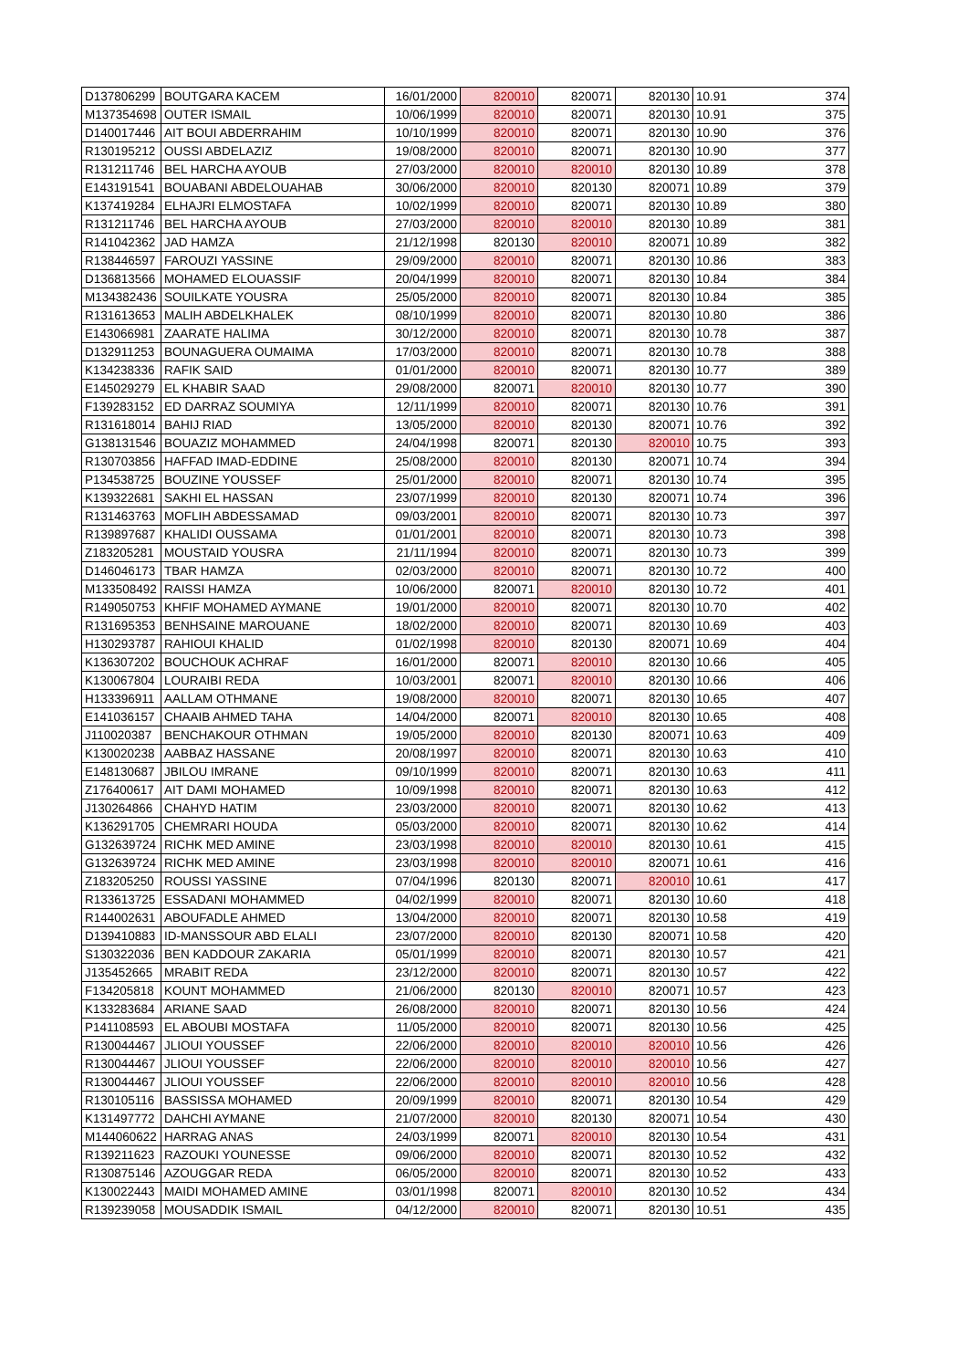| D137806299 | BOUTGARA KACEM | 16/01/2000 | 820010 | 820071 | 820130 | 10.91 | 374 |
| M137354698 | OUTER ISMAIL | 10/06/1999 | 820010 | 820071 | 820130 | 10.91 | 375 |
| D140017446 | AIT BOUI ABDERRAHIM | 10/10/1999 | 820010 | 820071 | 820130 | 10.90 | 376 |
| R130195212 | OUSSI ABDELAZIZ | 19/08/2000 | 820010 | 820071 | 820130 | 10.90 | 377 |
| R131211746 | BEL HARCHA AYOUB | 27/03/2000 | 820010 | 820010 | 820130 | 10.89 | 378 |
| E143191541 | BOUABANI ABDELOUAHAB | 30/06/2000 | 820010 | 820130 | 820071 | 10.89 | 379 |
| K137419284 | ELHAJRI ELMOSTAFA | 10/02/1999 | 820010 | 820071 | 820130 | 10.89 | 380 |
| R131211746 | BEL HARCHA AYOUB | 27/03/2000 | 820010 | 820010 | 820130 | 10.89 | 381 |
| R141042362 | JAD HAMZA | 21/12/1998 | 820130 | 820010 | 820071 | 10.89 | 382 |
| R138446597 | FAROUZI YASSINE | 29/09/2000 | 820010 | 820071 | 820130 | 10.86 | 383 |
| D136813566 | MOHAMED ELOUASSIF | 20/04/1999 | 820010 | 820071 | 820130 | 10.84 | 384 |
| M134382436 | SOUILKATE YOUSRA | 25/05/2000 | 820010 | 820071 | 820130 | 10.84 | 385 |
| R131613653 | MALIH ABDELKHALEK | 08/10/1999 | 820010 | 820071 | 820130 | 10.80 | 386 |
| E143066981 | ZAARATE HALIMA | 30/12/2000 | 820010 | 820071 | 820130 | 10.78 | 387 |
| D132911253 | BOUNAGUERA OUMAIMA | 17/03/2000 | 820010 | 820071 | 820130 | 10.78 | 388 |
| K134238336 | RAFIK SAID | 01/01/2000 | 820010 | 820071 | 820130 | 10.77 | 389 |
| E145029279 | EL KHABIR SAAD | 29/08/2000 | 820071 | 820010 | 820130 | 10.77 | 390 |
| F139283152 | ED DARRAZ SOUMIYA | 12/11/1999 | 820010 | 820071 | 820130 | 10.76 | 391 |
| R131618014 | BAHIJ RIAD | 13/05/2000 | 820010 | 820130 | 820071 | 10.76 | 392 |
| G138131546 | BOUAZIZ MOHAMMED | 24/04/1998 | 820071 | 820130 | 820010 | 10.75 | 393 |
| R130703856 | HAFFAD IMAD-EDDINE | 25/08/2000 | 820010 | 820130 | 820071 | 10.74 | 394 |
| P134538725 | BOUZINE YOUSSEF | 25/01/2000 | 820010 | 820071 | 820130 | 10.74 | 395 |
| K139322681 | SAKHI EL HASSAN | 23/07/1999 | 820010 | 820130 | 820071 | 10.74 | 396 |
| R131463763 | MOFLIH ABDESSAMAD | 09/03/2001 | 820010 | 820071 | 820130 | 10.73 | 397 |
| R139897687 | KHALIDI OUSSAMA | 01/01/2001 | 820010 | 820071 | 820130 | 10.73 | 398 |
| Z183205281 | MOUSTAID YOUSRA | 21/11/1994 | 820010 | 820071 | 820130 | 10.73 | 399 |
| D146046173 | TBAR HAMZA | 02/03/2000 | 820010 | 820071 | 820130 | 10.72 | 400 |
| M133508492 | RAISSI HAMZA | 10/06/2000 | 820071 | 820010 | 820130 | 10.72 | 401 |
| R149050753 | KHFIF MOHAMED AYMANE | 19/01/2000 | 820010 | 820071 | 820130 | 10.70 | 402 |
| R131695353 | BENHSAINE MAROUANE | 18/02/2000 | 820010 | 820071 | 820130 | 10.69 | 403 |
| H130293787 | RAHIOUI KHALID | 01/02/1998 | 820010 | 820130 | 820071 | 10.69 | 404 |
| K136307202 | BOUCHOUK ACHRAF | 16/01/2000 | 820071 | 820010 | 820130 | 10.66 | 405 |
| K130067804 | LOURAIBI REDA | 10/03/2001 | 820071 | 820010 | 820130 | 10.66 | 406 |
| H133396911 | AALLAM OTHMANE | 19/08/2000 | 820010 | 820071 | 820130 | 10.65 | 407 |
| E141036157 | CHAAIB AHMED TAHA | 14/04/2000 | 820071 | 820010 | 820130 | 10.65 | 408 |
| J110020387 | BENCHAKOUR OTHMAN | 19/05/2000 | 820010 | 820130 | 820071 | 10.63 | 409 |
| K130020238 | AABBAZ HASSANE | 20/08/1997 | 820010 | 820071 | 820130 | 10.63 | 410 |
| E148130687 | JBILOU IMRANE | 09/10/1999 | 820010 | 820071 | 820130 | 10.63 | 411 |
| Z176400617 | AIT DAMI MOHAMED | 10/09/1998 | 820010 | 820071 | 820130 | 10.63 | 412 |
| J130264866 | CHAHYD HATIM | 23/03/2000 | 820010 | 820071 | 820130 | 10.62 | 413 |
| K136291705 | CHEMRARI HOUDA | 05/03/2000 | 820010 | 820071 | 820130 | 10.62 | 414 |
| G132639724 | RICHK MED AMINE | 23/03/1998 | 820010 | 820010 | 820130 | 10.61 | 415 |
| G132639724 | RICHK MED AMINE | 23/03/1998 | 820010 | 820010 | 820071 | 10.61 | 416 |
| Z183205250 | ROUSSI YASSINE | 07/04/1996 | 820130 | 820071 | 820010 | 10.61 | 417 |
| R133613725 | ESSADANI MOHAMMED | 04/02/1999 | 820010 | 820071 | 820130 | 10.60 | 418 |
| R144002631 | ABOUFADLE AHMED | 13/04/2000 | 820010 | 820071 | 820130 | 10.58 | 419 |
| D139410883 | ID-MANSSOUR ABD ELALI | 23/07/2000 | 820010 | 820130 | 820071 | 10.58 | 420 |
| S130322036 | BEN KADDOUR ZAKARIA | 05/01/1999 | 820010 | 820071 | 820130 | 10.57 | 421 |
| J135452665 | MRABIT REDA | 23/12/2000 | 820010 | 820071 | 820130 | 10.57 | 422 |
| F134205818 | KOUNT MOHAMMED | 21/06/2000 | 820130 | 820010 | 820071 | 10.57 | 423 |
| K133283684 | ARIANE SAAD | 26/08/2000 | 820010 | 820071 | 820130 | 10.56 | 424 |
| P141108593 | EL ABOUBI MOSTAFA | 11/05/2000 | 820010 | 820071 | 820130 | 10.56 | 425 |
| R130044467 | JLIOUI YOUSSEF | 22/06/2000 | 820010 | 820010 | 820010 | 10.56 | 426 |
| R130044467 | JLIOUI YOUSSEF | 22/06/2000 | 820010 | 820010 | 820010 | 10.56 | 427 |
| R130044467 | JLIOUI YOUSSEF | 22/06/2000 | 820010 | 820010 | 820010 | 10.56 | 428 |
| R130105116 | BASSISSA MOHAMED | 20/09/1999 | 820010 | 820071 | 820130 | 10.54 | 429 |
| K131497772 | DAHCHI AYMANE | 21/07/2000 | 820010 | 820130 | 820071 | 10.54 | 430 |
| M144060622 | HARRAG ANAS | 24/03/1999 | 820071 | 820010 | 820130 | 10.54 | 431 |
| R139211623 | RAZOUKI YOUNESSE | 09/06/2000 | 820010 | 820071 | 820130 | 10.52 | 432 |
| R130875146 | AZOUGGAR REDA | 06/05/2000 | 820010 | 820071 | 820130 | 10.52 | 433 |
| K130022443 | MAIDI MOHAMED AMINE | 03/01/1998 | 820071 | 820010 | 820130 | 10.52 | 434 |
| R139239058 | MOUSADDIK ISMAIL | 04/12/2000 | 820010 | 820071 | 820130 | 10.51 | 435 |